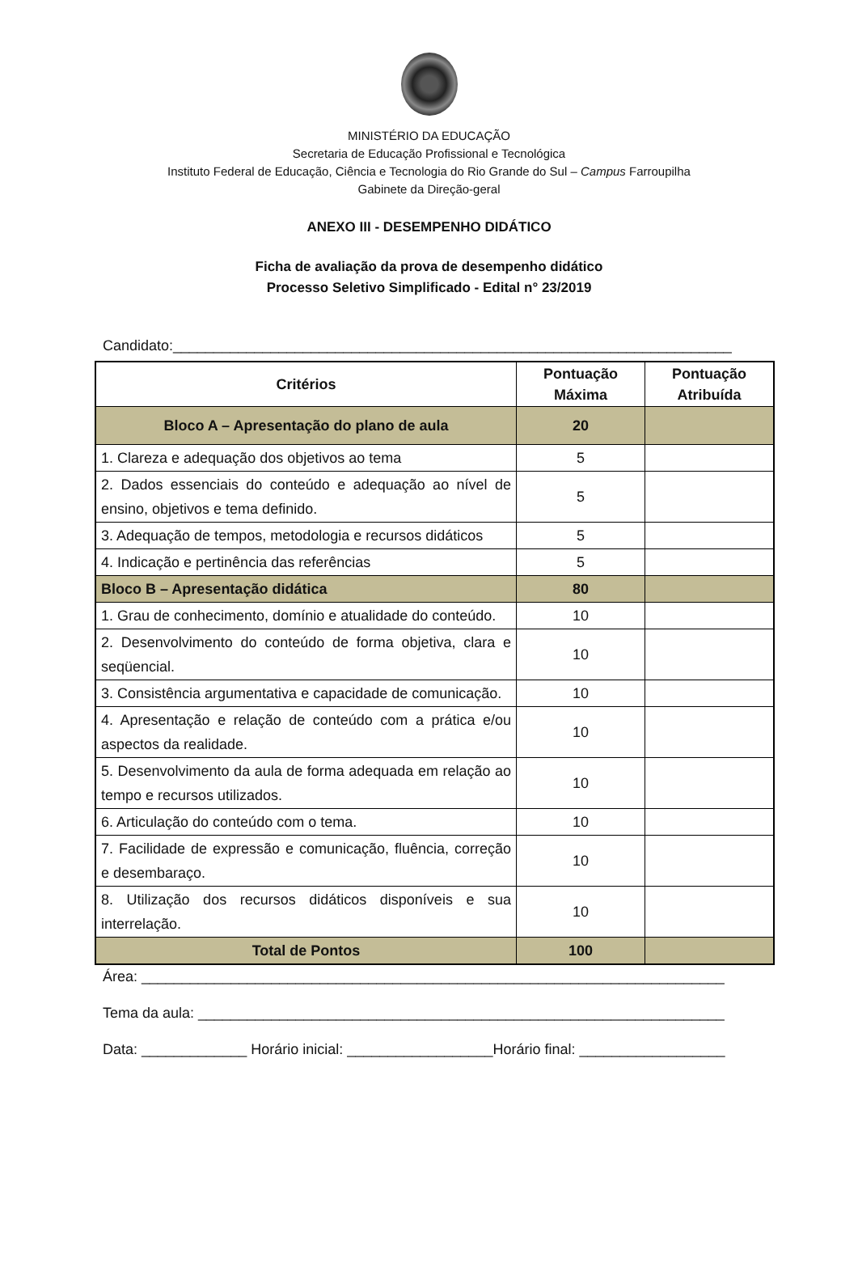MINISTÉRIO DA EDUCAÇÃO
Secretaria de Educação Profissional e Tecnológica
Instituto Federal de Educação, Ciência e Tecnologia do Rio Grande do Sul – Campus Farroupilha
Gabinete da Direção-geral
ANEXO III - DESEMPENHO DIDÁTICO
Ficha de avaliação da prova de desempenho didático
Processo Seletivo Simplificado - Edital n° 23/2019
Candidato:_____________________________________________________________________
| Critérios | Pontuação Máxima | Pontuação Atribuída |
| --- | --- | --- |
| Bloco A – Apresentação do plano de aula | 20 | |
| 1. Clareza e adequação dos objetivos ao tema | 5 | |
| 2. Dados essenciais do conteúdo e adequação ao nível de ensino, objetivos e tema definido. | 5 | |
| 3. Adequação de tempos, metodologia e recursos didáticos | 5 | |
| 4. Indicação e pertinência das referências | 5 | |
| Bloco B – Apresentação didática | 80 | |
| 1. Grau de conhecimento, domínio e atualidade do conteúdo. | 10 | |
| 2. Desenvolvimento do conteúdo de forma objetiva, clara e seqüencial. | 10 | |
| 3. Consistência argumentativa e capacidade de comunicação. | 10 | |
| 4. Apresentação e relação de conteúdo com a prática e/ou aspectos da realidade. | 10 | |
| 5. Desenvolvimento da aula de forma adequada em relação ao tempo e recursos utilizados. | 10 | |
| 6. Articulação do conteúdo com o tema. | 10 | |
| 7. Facilidade de expressão e comunicação, fluência, correção e desembaraço. | 10 | |
| 8. Utilização dos recursos didáticos disponíveis e sua interrelação. | 10 | |
| Total de Pontos | 100 | |
Área: ________________________________________________________________________
Tema da aula: _________________________________________________________________
Data: _____________ Horário inicial: __________________Horário final: __________________